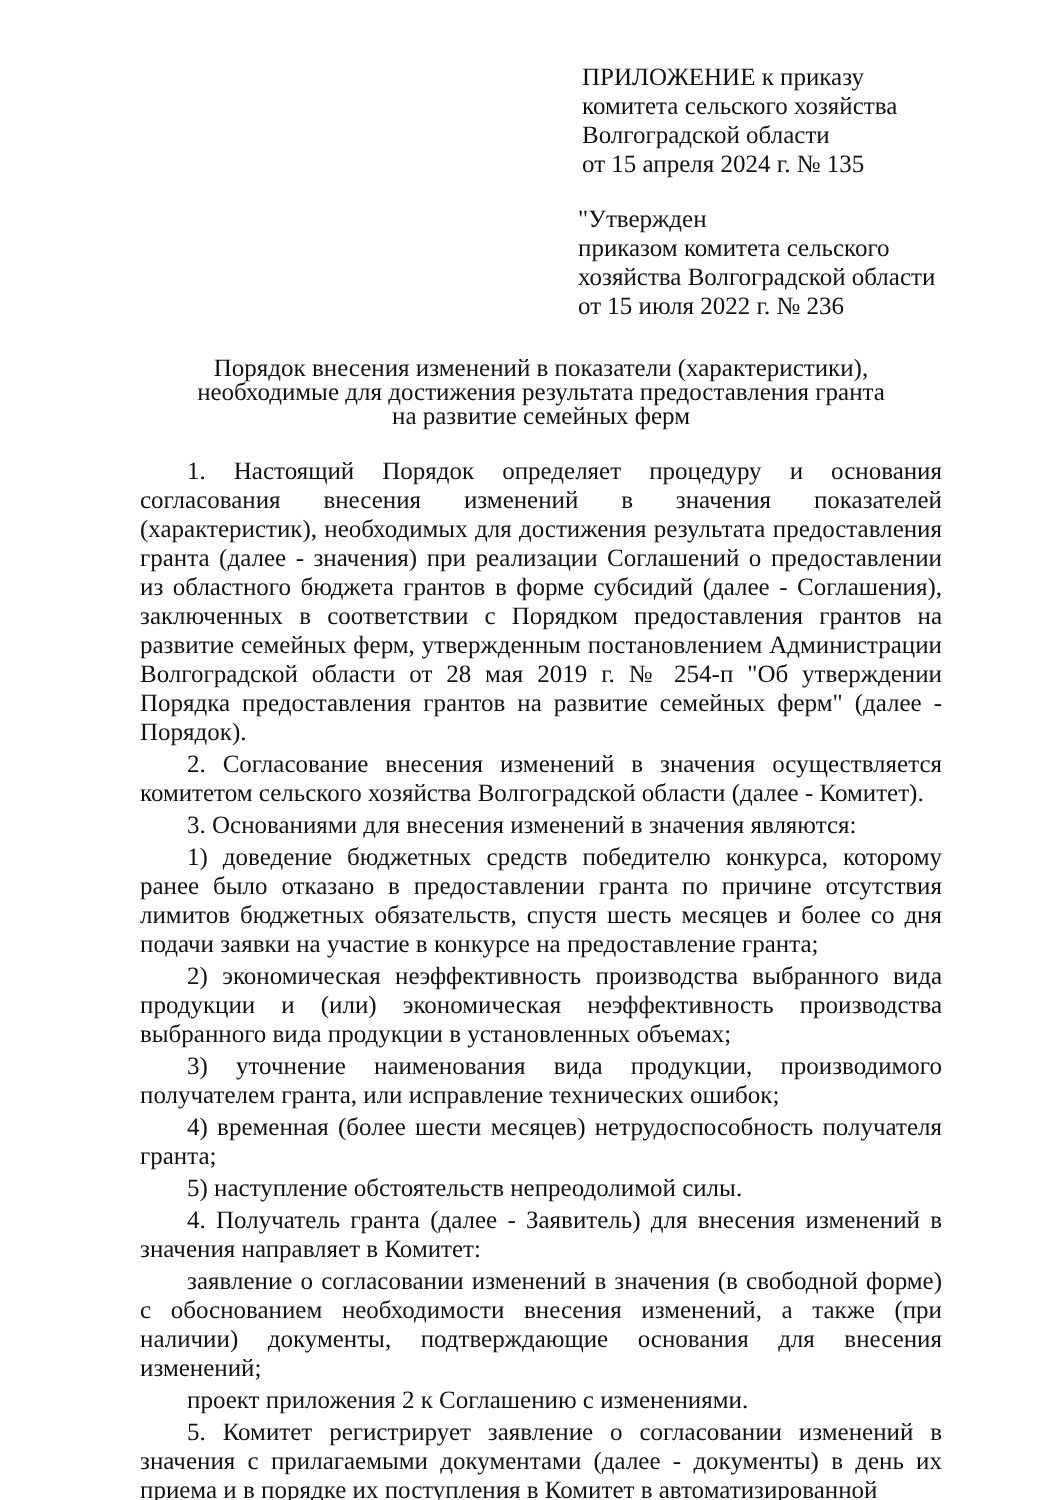ПРИЛОЖЕНИЕ к приказу
комитета сельского хозяйства
Волгоградской области
от 15 апреля 2024 г. № 135
"Утвержден
приказом комитета сельского
хозяйства Волгоградской области
от 15 июля 2022 г. № 236
Порядок внесения изменений в показатели (характеристики),
необходимые для достижения результата предоставления гранта
на развитие семейных ферм
1. Настоящий Порядок определяет процедуру и основания согласования внесения изменений в значения показателей (характеристик), необходимых для достижения результата предоставления гранта (далее - значения) при реализации Соглашений о предоставлении из областного бюджета грантов в форме субсидий (далее - Соглашения), заключенных в соответствии с Порядком предоставления грантов на развитие семейных ферм, утвержденным постановлением Администрации Волгоградской области от 28 мая 2019 г. № 254-п "Об утверждении Порядка предоставления грантов на развитие семейных ферм" (далее - Порядок).
2. Согласование внесения изменений в значения осуществляется комитетом сельского хозяйства Волгоградской области (далее - Комитет).
3. Основаниями для внесения изменений в значения являются:
1) доведение бюджетных средств победителю конкурса, которому ранее было отказано в предоставлении гранта по причине отсутствия лимитов бюджетных обязательств, спустя шесть месяцев и более со дня подачи заявки на участие в конкурсе на предоставление гранта;
2) экономическая неэффективность производства выбранного вида продукции и (или) экономическая неэффективность производства выбранного вида продукции в установленных объемах;
3) уточнение наименования вида продукции, производимого получателем гранта, или исправление технических ошибок;
4) временная (более шести месяцев) нетрудоспособность получателя гранта;
5) наступление обстоятельств непреодолимой силы.
4. Получатель гранта (далее - Заявитель) для внесения изменений в значения направляет в Комитет:
заявление о согласовании изменений в значения (в свободной форме) с обоснованием необходимости внесения изменений, а также (при наличии) документы, подтверждающие основания для внесения изменений;
проект приложения 2 к Соглашению с изменениями.
5. Комитет регистрирует заявление о согласовании изменений в значения с прилагаемыми документами (далее - документы) в день их приема и в порядке их поступления в Комитет в автоматизированной